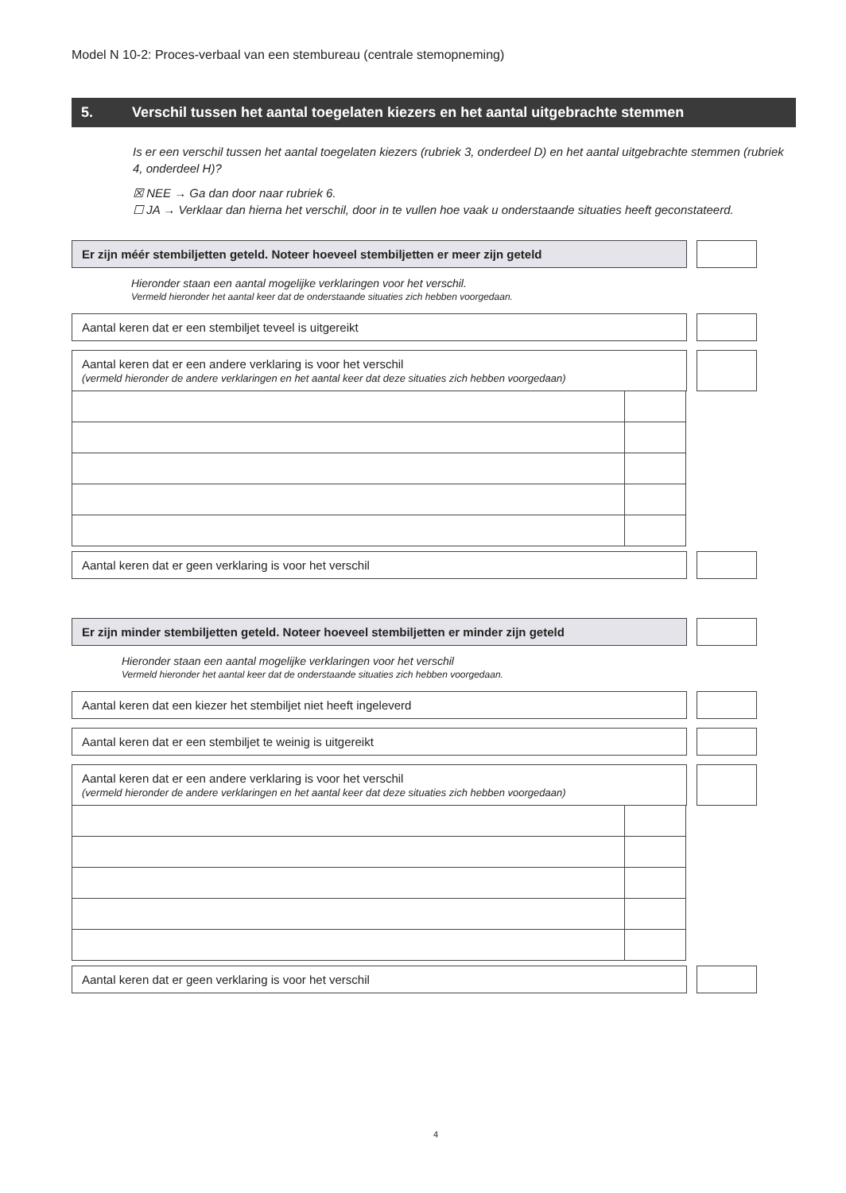Model N 10-2: Proces-verbaal van een stembureau (centrale stemopneming)
5. Verschil tussen het aantal toegelaten kiezers en het aantal uitgebrachte stemmen
Is er een verschil tussen het aantal toegelaten kiezers (rubriek 3, onderdeel D) en het aantal uitgebrachte stemmen (rubriek 4, onderdeel H)?
☒ NEE → Ga dan door naar rubriek 6.
☐ JA → Verklaar dan hierna het verschil, door in te vullen hoe vaak u onderstaande situaties heeft geconstateerd.
Er zijn méér stembiljetten geteld. Noteer hoeveel stembiljetten er meer zijn geteld
Hieronder staan een aantal mogelijke verklaringen voor het verschil.
Vermeld hieronder het aantal keer dat de onderstaande situaties zich hebben voorgedaan.
Aantal keren dat er een stembiljet teveel is uitgereikt
Aantal keren dat er een andere verklaring is voor het verschil
(vermeld hieronder de andere verklaringen en het aantal keer dat deze situaties zich hebben voorgedaan)
Aantal keren dat er geen verklaring is voor het verschil
Er zijn minder stembiljetten geteld. Noteer hoeveel stembiljetten er minder zijn geteld
Hieronder staan een aantal mogelijke verklaringen voor het verschil
Vermeld hieronder het aantal keer dat de onderstaande situaties zich hebben voorgedaan.
Aantal keren dat een kiezer het stembiljet niet heeft ingeleverd
Aantal keren dat er een stembiljet te weinig is uitgereikt
Aantal keren dat er een andere verklaring is voor het verschil
(vermeld hieronder de andere verklaringen en het aantal keer dat deze situaties zich hebben voorgedaan)
Aantal keren dat er geen verklaring is voor het verschil
4